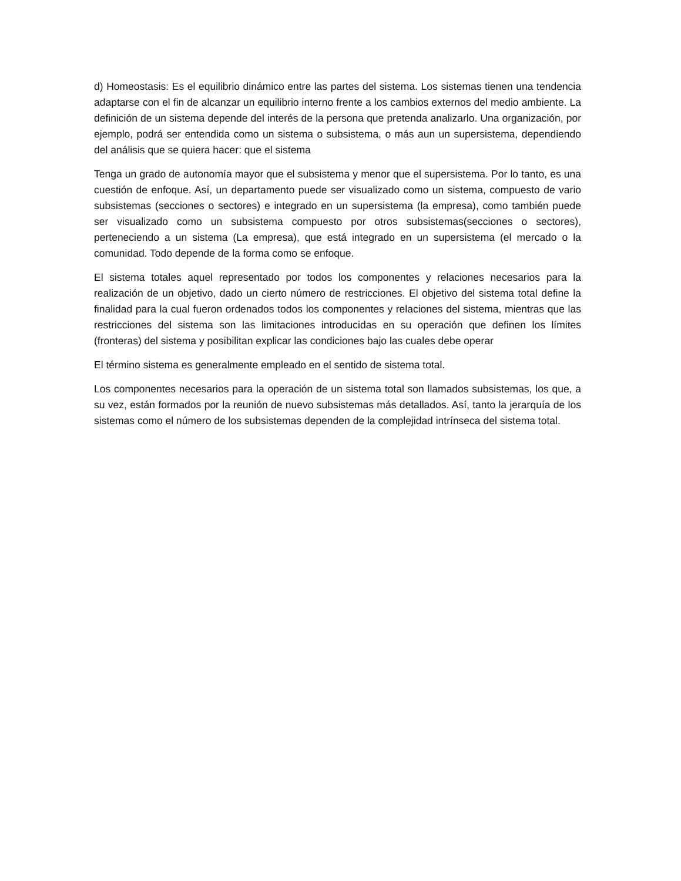d) Homeostasis: Es el equilibrio dinámico entre las partes del sistema. Los sistemas tienen una tendencia adaptarse con el fin de alcanzar un equilibrio interno frente a los cambios externos del medio ambiente. La definición de un sistema depende del interés de la persona que pretenda analizarlo. Una organización, por ejemplo, podrá ser entendida como un sistema o subsistema, o más aun un supersistema, dependiendo del análisis que se quiera hacer: que el sistema
Tenga un grado de autonomía mayor que el subsistema y menor que el supersistema. Por lo tanto, es una cuestión de enfoque. Así, un departamento puede ser visualizado como un sistema, compuesto de vario subsistemas (secciones o sectores) e integrado en un supersistema (la empresa), como también puede ser visualizado como un subsistema compuesto por otros subsistemas(secciones o sectores), perteneciendo a un sistema (La empresa), que está integrado en un supersistema (el mercado o la comunidad. Todo depende de la forma como se enfoque.
El sistema totales aquel representado por todos los componentes y relaciones necesarios para la realización de un objetivo, dado un cierto número de restricciones. El objetivo del sistema total define la finalidad para la cual fueron ordenados todos los componentes y relaciones del sistema, mientras que las restricciones del sistema son las limitaciones introducidas en su operación que definen los límites (fronteras) del sistema y posibilitan explicar las condiciones bajo las cuales debe operar
El término sistema es generalmente empleado en el sentido de sistema total.
Los componentes necesarios para la operación de un sistema total son llamados subsistemas, los que, a su vez, están formados por la reunión de nuevo subsistemas más detallados. Así, tanto la jerarquía de los sistemas como el número de los subsistemas dependen de la complejidad intrínseca del sistema total.